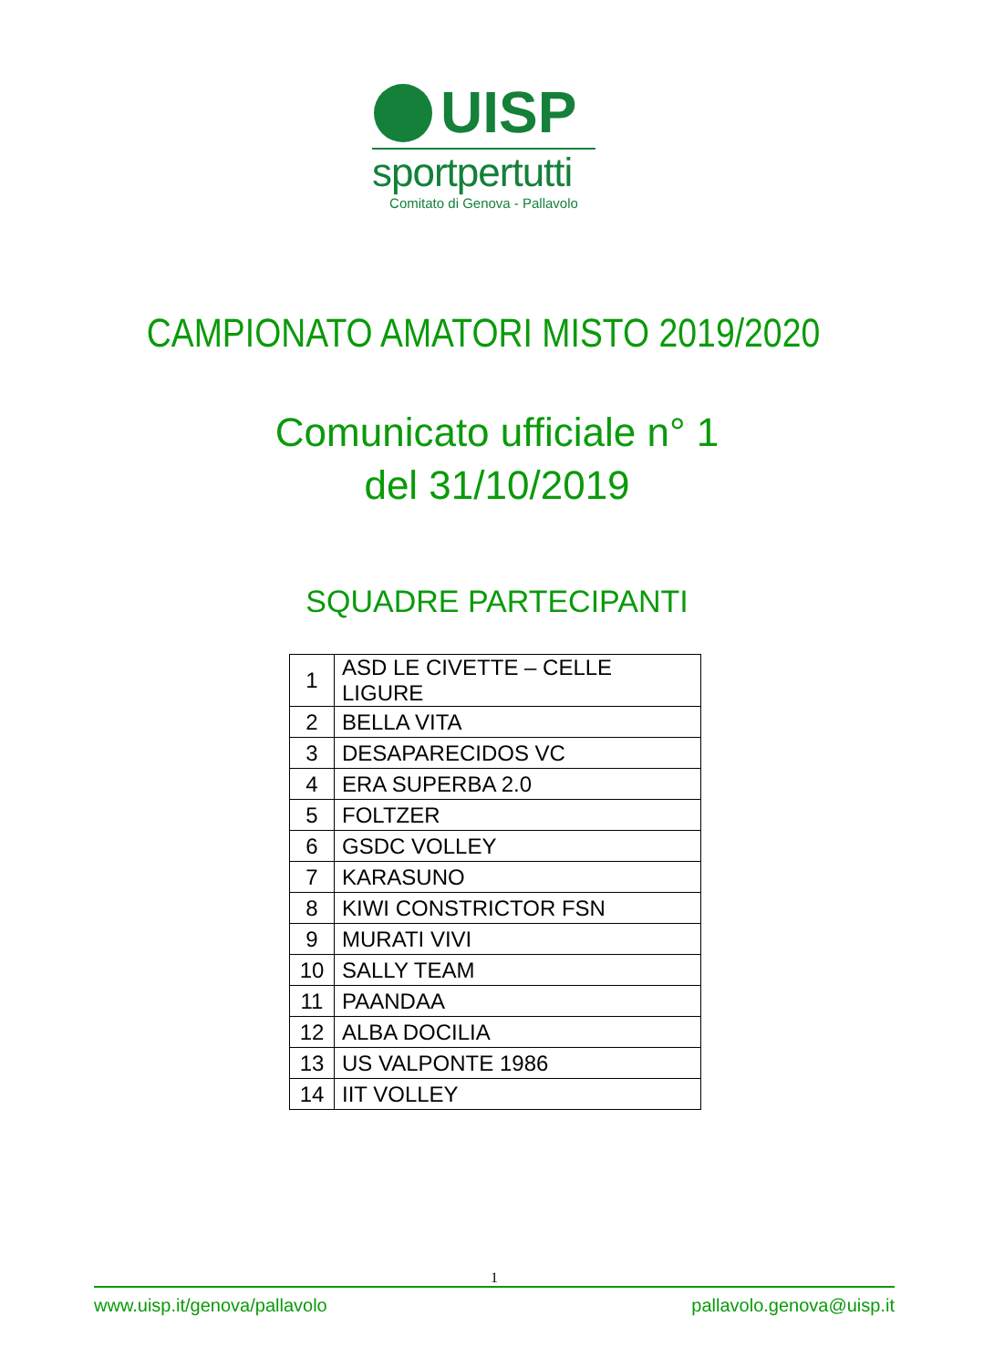UISP
sportpertutti
Comitato di Genova - Pallavolo
CAMPIONATO AMATORI MISTO 2019/2020
Comunicato ufficiale n° 1
del 31/10/2019
SQUADRE PARTECIPANTI
| 1 | ASD LE CIVETTE – CELLE LIGURE |
| 2 | BELLA VITA |
| 3 | DESAPARECIDOS VC |
| 4 | ERA SUPERBA 2.0 |
| 5 | FOLTZER |
| 6 | GSDC VOLLEY |
| 7 | KARASUNO |
| 8 | KIWI CONSTRICTOR FSN |
| 9 | MURATI VIVI |
| 10 | SALLY TEAM |
| 11 | PAANDAA |
| 12 | ALBA DOCILIA |
| 13 | US VALPONTE 1986 |
| 14 | IIT VOLLEY |
1
www.uisp.it/genova/pallavolo pallavolo.genova@uisp.it